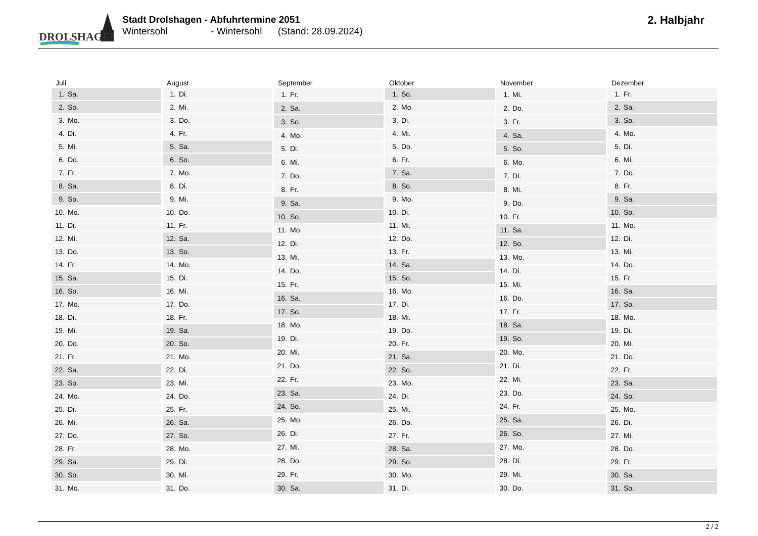DROLSHAGEN
Stadt Drolshagen - Abfuhrtermine 2051
Wintersohl - Wintersohl (Stand: 28.09.2024)
2. Halbjahr
| Juli | |
| --- | --- |
| 1. | Sa. |
| 2. | So. |
| 3. | Mo. |
| 4. | Di. |
| 5. | Mi. |
| 6. | Do. |
| 7. | Fr. |
| 8. | Sa. |
| 9. | So. |
| 10. | Mo. |
| 11. | Di. |
| 12. | Mi. |
| 13. | Do. |
| 14. | Fr. |
| 15. | Sa. |
| 16. | So. |
| 17. | Mo. |
| 18. | Di. |
| 19. | Mi. |
| 20. | Do. |
| 21. | Fr. |
| 22. | Sa. |
| 23. | So. |
| 24. | Mo. |
| 25. | Di. |
| 26. | Mi. |
| 27. | Do. |
| 28. | Fr. |
| 29. | Sa. |
| 30. | So. |
| 31. | Mo. |
| August | |
| --- | --- |
| 1. | Di. |
| 2. | Mi. |
| 3. | Do. |
| 4. | Fr. |
| 5. | Sa. |
| 6. | So. |
| 7. | Mo. |
| 8. | Di. |
| 9. | Mi. |
| 10. | Do. |
| 11. | Fr. |
| 12. | Sa. |
| 13. | So. |
| 14. | Mo. |
| 15. | Di. |
| 16. | Mi. |
| 17. | Do. |
| 18. | Fr. |
| 19. | Sa. |
| 20. | So. |
| 21. | Mo. |
| 22. | Di. |
| 23. | Mi. |
| 24. | Do. |
| 25. | Fr. |
| 26. | Sa. |
| 27. | So. |
| 28. | Mo. |
| 29. | Di. |
| 30. | Mi. |
| 31. | Do. |
| September | |
| --- | --- |
| 1. | Fr. |
| 2. | Sa. |
| 3. | So. |
| 4. | Mo. |
| 5. | Di. |
| 6. | Mi. |
| 7. | Do. |
| 8. | Fr. |
| 9. | Sa. |
| 10. | So. |
| 11. | Mo. |
| 12. | Di. |
| 13. | Mi. |
| 14. | Do. |
| 15. | Fr. |
| 16. | Sa. |
| 17. | So. |
| 18. | Mo. |
| 19. | Di. |
| 20. | Mi. |
| 21. | Do. |
| 22. | Fr. |
| 23. | Sa. |
| 24. | So. |
| 25. | Mo. |
| 26. | Di. |
| 27. | Mi. |
| 28. | Do. |
| 29. | Fr. |
| 30. | Sa. |
| Oktober | |
| --- | --- |
| 1. | So. |
| 2. | Mo. |
| 3. | Di. |
| 4. | Mi. |
| 5. | Do. |
| 6. | Fr. |
| 7. | Sa. |
| 8. | So. |
| 9. | Mo. |
| 10. | Di. |
| 11. | Mi. |
| 12. | Do. |
| 13. | Fr. |
| 14. | Sa. |
| 15. | So. |
| 16. | Mo. |
| 17. | Di. |
| 18. | Mi. |
| 19. | Do. |
| 20. | Fr. |
| 21. | Sa. |
| 22. | So. |
| 23. | Mo. |
| 24. | Di. |
| 25. | Mi. |
| 26. | Do. |
| 27. | Fr. |
| 28. | Sa. |
| 29. | So. |
| 30. | Mo. |
| 31. | Di. |
| November | |
| --- | --- |
| 1. | Mi. |
| 2. | Do. |
| 3. | Fr. |
| 4. | Sa. |
| 5. | So. |
| 6. | Mo. |
| 7. | Di. |
| 8. | Mi. |
| 9. | Do. |
| 10. | Fr. |
| 11. | Sa. |
| 12. | So. |
| 13. | Mo. |
| 14. | Di. |
| 15. | Mi. |
| 16. | Do. |
| 17. | Fr. |
| 18. | Sa. |
| 19. | So. |
| 20. | Mo. |
| 21. | Di. |
| 22. | Mi. |
| 23. | Do. |
| 24. | Fr. |
| 25. | Sa. |
| 26. | So. |
| 27. | Mo. |
| 28. | Di. |
| 29. | Mi. |
| 30. | Do. |
| Dezember | |
| --- | --- |
| 1. | Fr. |
| 2. | Sa. |
| 3. | So. |
| 4. | Mo. |
| 5. | Di. |
| 6. | Mi. |
| 7. | Do. |
| 8. | Fr. |
| 9. | Sa. |
| 10. | So. |
| 11. | Mo. |
| 12. | Di. |
| 13. | Mi. |
| 14. | Do. |
| 15. | Fr. |
| 16. | Sa. |
| 17. | So. |
| 18. | Mo. |
| 19. | Di. |
| 20. | Mi. |
| 21. | Do. |
| 22. | Fr. |
| 23. | Sa. |
| 24. | So. |
| 25. | Mo. |
| 26. | Di. |
| 27. | Mi. |
| 28. | Do. |
| 29. | Fr. |
| 30. | Sa. |
| 31. | So. |
2 / 2